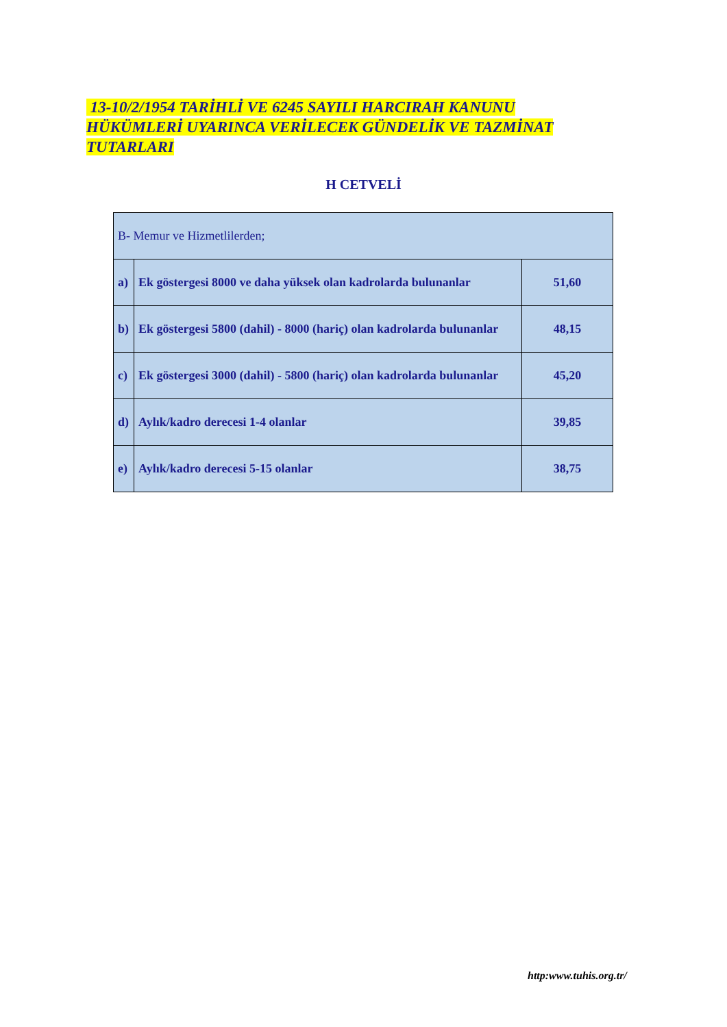13-10/2/1954 TARİHLİ VE 6245 SAYILI HARCIRAH KANUNU HÜKÜMLERİ UYARINCA VERİLECEK GÜNDELİK VE TAZMİNAT TUTARLARI
H CETVELİ
| B- Memur ve Hizmetlilerden; | | |
| a) | Ek göstergesi 8000 ve daha yüksek olan kadrolarda bulunanlar | 51,60 |
| b) | Ek göstergesi 5800 (dahil) - 8000 (hariç) olan kadrolarda bulunanlar | 48,15 |
| c) | Ek göstergesi 3000 (dahil) - 5800 (hariç) olan kadrolarda bulunanlar | 45,20 |
| d) | Aylık/kadro derecesi 1-4 olanlar | 39,85 |
| e) | Aylık/kadro derecesi 5-15 olanlar | 38,75 |
http:www.tuhis.org.tr/